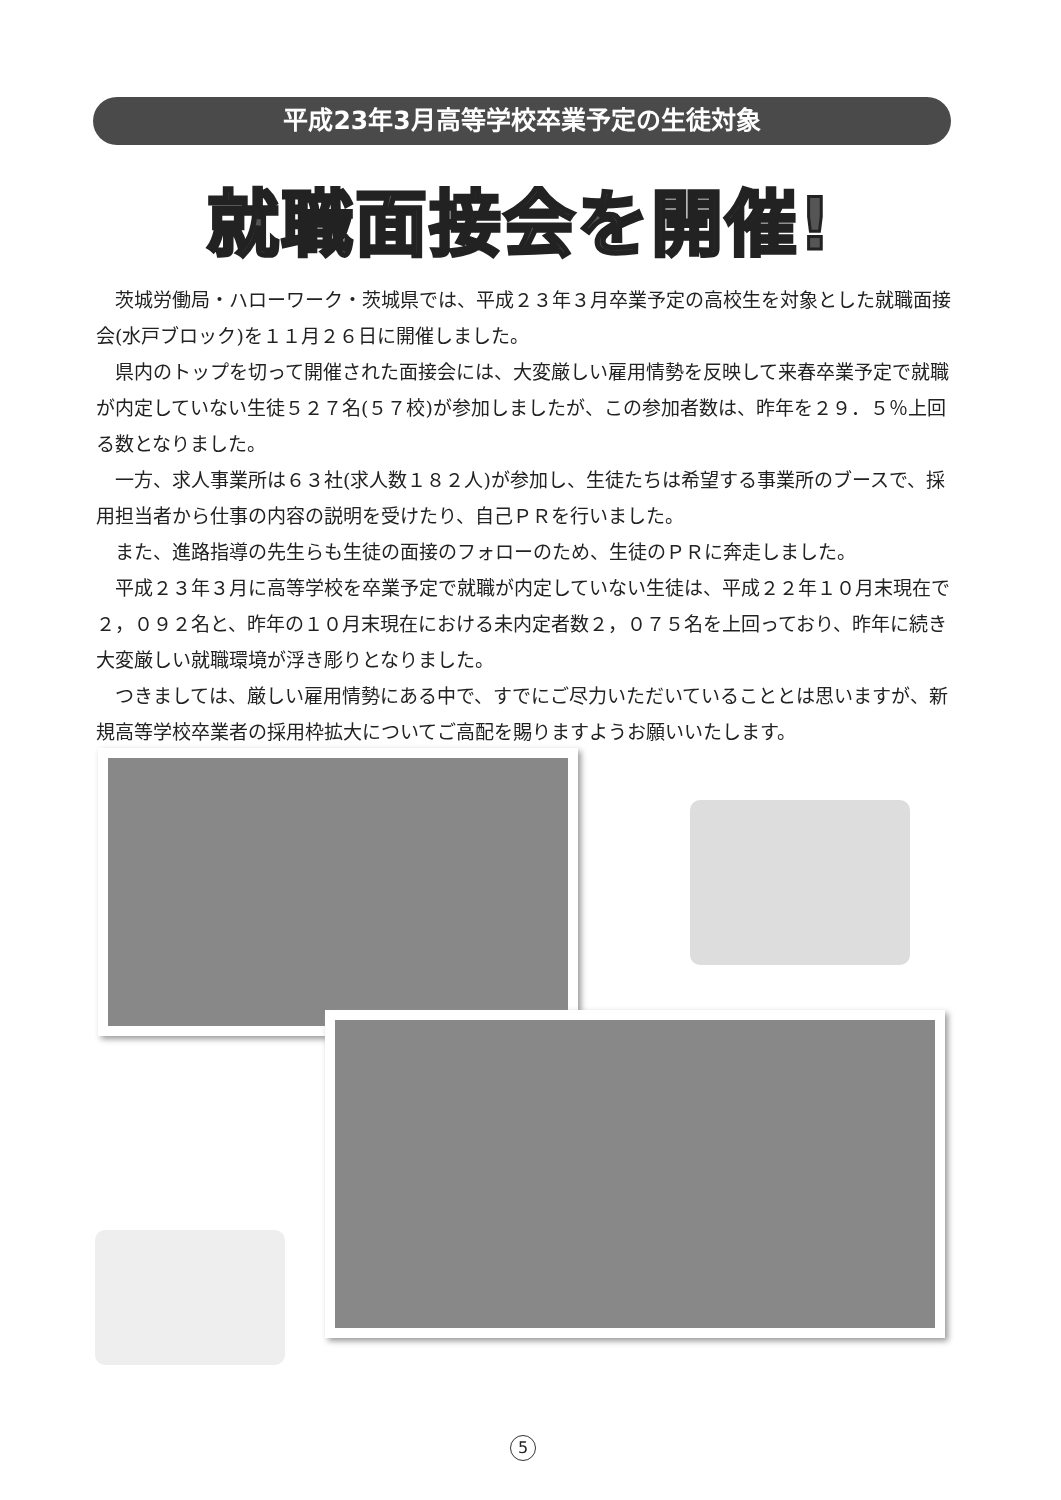平成23年3月高等学校卒業予定の生徒対象
就職面接会を開催!
茨城労働局・ハローワーク・茨城県では、平成２３年３月卒業予定の高校生を対象とした就職面接会(水戸ブロック)を１１月２６日に開催しました。
県内のトップを切って開催された面接会には、大変厳しい雇用情勢を反映して来春卒業予定で就職が内定していない生徒５２７名(５７校)が参加しましたが、この参加者数は、昨年を２９．５％上回る数となりました。
一方、求人事業所は６３社(求人数１８２人)が参加し、生徒たちは希望する事業所のブースで、採用担当者から仕事の内容の説明を受けたり、自己ＰＲを行いました。
また、進路指導の先生らも生徒の面接のフォローのため、生徒のＰＲに奔走しました。
平成２３年３月に高等学校を卒業予定で就職が内定していない生徒は、平成２２年１０月末現在で２，０９２名と、昨年の１０月末現在における未内定者数２，０７５名を上回っており、昨年に続き大変厳しい就職環境が浮き彫りとなりました。
つきましては、厳しい雇用情勢にある中で、すでにご尽力いただいていることとは思いますが、新規高等学校卒業者の採用枠拡大についてご高配を賜りますようお願いいたします。
5